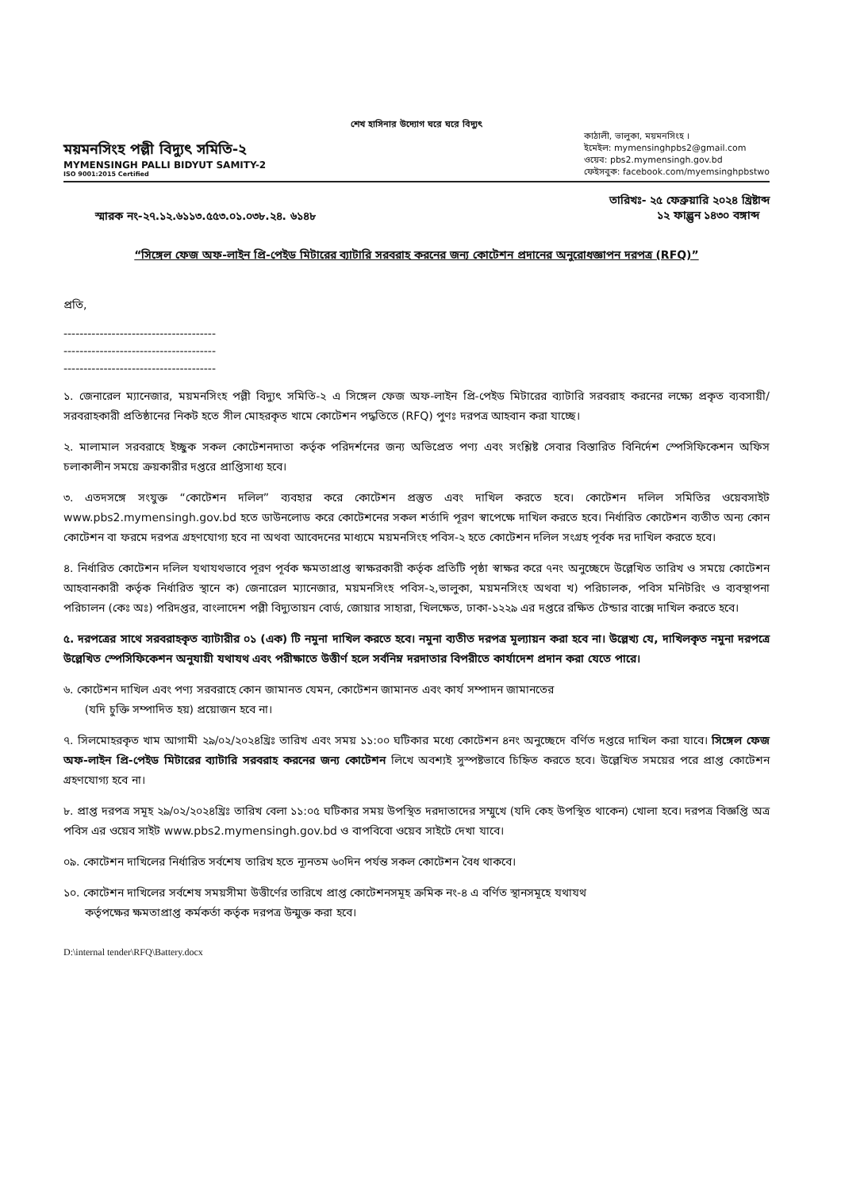শেখ হাসিনার উদ্যোগ ঘরে ঘরে বিদ্যুৎ
ময়মনসিংহ পল্লী বিদ্যুৎ সমিতি-২
MYMENSINGH PALLI BIDYUT SAMITY-2
ISO 9001:2015 Certified
কাঠালী, ভালুকা, ময়মনসিংহ ।
ইমেইল: mymensinghpbs2@gmail.com
ওয়েব: pbs2.mymensingh.gov.bd
ফেইসবুক: facebook.com/myemsinghpbstwo
স্মারক নং-২৭.১২.৬১১৩.৫৫৩.০১.০৩৮.২৪. ৬১৪৮
তারিখঃ- ২৫ ফেব্রুয়ারি ২০২৪ খ্রিষ্টাব্দ
১২ ফাল্গুন ১৪৩০ বঙ্গাব্দ
“সিঙ্গেল ফেজ অফ-লাইন প্রি-পেইড মিটারের ব্যাটারি সরবরাহ করনের জন্য কোটেশন প্রদানের অনুরোধজ্ঞাপন দরপত্র (RFQ)”
প্রতি,
--------------------------------------
--------------------------------------
--------------------------------------
১. জেনারেল ম্যানেজার, ময়মনসিংহ পল্লী বিদ্যুৎ সমিতি-২ এ সিঙ্গেল ফেজ অফ-লাইন প্রি-পেইড মিটারের ব্যাটারি সরবরাহ করনের লক্ষ্যে প্রকৃত ব্যবসায়ী/সরবরাহকারী প্রতিষ্ঠানের নিকট হতে সীল মোহরকৃত খামে কোটেশন পদ্ধতিতে (RFQ) পুণঃ দরপত্র আহবান করা যাচ্ছে।
২. মালামাল সরবরাহে ইচ্ছুক সকল কোটেশনদাতা কর্তৃক পরিদর্শনের জন্য অভিপ্রেত পণ্য এবং সংশ্লিষ্ট সেবার বিস্তারিত বিনির্দেশ স্পেসিফিকেশন অফিস চলাকালীন সময়ে ক্রয়কারীর দপ্তরে প্রাপ্তিসাধ্য হবে।
৩. এতদসঙ্গে সংযুক্ত “কোটেশন দলিল” ব্যবহার করে কোটেশন প্রস্তুত এবং দাখিল করতে হবে। কোটেশন দলিল সমিতির ওয়েবসাইট www.pbs2.mymensingh.gov.bd হতে ডাউনলোড করে কোটেশনের সকল শর্তাদি পূরণ স্বাপেক্ষে দাখিল করতে হবে। নির্ধারিত কোটেশন ব্যতীত অন্য কোন কোটেশন বা ফরমে দরপত্র গ্রহণযোগ্য হবে না অথবা আবেদনের মাধ্যমে ময়মনসিংহ পবিস-২ হতে কোটেশন দলিল সংগ্রহ পূর্বক দর দাখিল করতে হবে।
৪. নির্ধারিত কোটেশন দলিল যথাযথভাবে পূরণ পূর্বক ক্ষমতাপ্রাপ্ত স্বাক্ষরকারী কর্তৃক প্রতিটি পৃষ্ঠা স্বাক্ষর করে ৭নং অনুচ্ছেদে উল্লেখিত তারিখ ও সময়ে কোটেশন আহবানকারী কর্তৃক নির্ধারিত স্থানে ক) জেনারেল ম্যানেজার, ময়মনসিংহ পবিস-২,ভালুকা, ময়মনসিংহ অথবা খ) পরিচালক, পবিস মনিটরিং ও ব্যবস্থাপনা পরিচালন (কেঃ অঃ) পরিদপ্তর, বাংলাদেশ পল্লী বিদ্যুতায়ন বোর্ড, জোয়ার সাহারা, খিলক্ষেত, ঢাকা-১২২৯ এর দপ্তরে রক্ষিত টেন্ডার বাক্সে দাখিল করতে হবে।
৫. দরপত্রের সাথে সরবরাহকৃত ব্যাটারীর ০১ (এক) টি নমুনা দাখিল করতে হবে। নমুনা ব্যতীত দরপত্র মূল্যায়ন করা হবে না। উল্লেখ্য যে, দাখিলকৃত নমুনা দরপত্রে উল্লেখিত স্পেসিফিকেশন অনুযায়ী যথাযথ এবং পরীক্ষাতে উত্তীর্ণ হলে সর্বনিম্ন দরদাতার বিপরীতে কার্যাদেশ প্রদান করা যেতে পারে।
৬. কোটেশন দাখিল এবং পণ্য সরবরাহে কোন জামানত যেমন, কোটেশন জামানত এবং কার্য সম্পাদন জামানতের
(যদি চুক্তি সম্পাদিত হয়) প্রয়োজন হবে না।
৭. সিলমোহরকৃত খাম আগামী ২৯/০২/২০২৪খ্রিঃ তারিখ এবং সময় ১১:০০ ঘটিকার মধ্যে কোটেশন ৪নং অনুচ্ছেদে বর্ণিত দপ্তরে দাখিল করা যাবে। সিঙ্গেল ফেজ অফ-লাইন প্রি-পেইড মিটারের ব্যাটারি সরবরাহ করনের জন্য কোটেশন লিখে অবশ্যই সুস্পষ্টভাবে চিহ্নিত করতে হবে। উল্লেখিত সময়ের পরে প্রাপ্ত কোটেশন গ্রহণযোগ্য হবে না।
৮. প্রাপ্ত দরপত্র সমূহ ২৯/০২/২০২৪খ্রিঃ তারিখ বেলা ১১:০৫ ঘটিকার সময় উপস্থিত দরদাতাদের সম্মুখে (যদি কেহ উপস্থিত থাকেন) খোলা হবে। দরপত্র বিজ্ঞপ্তি অত্র পবিস এর ওয়েব সাইট www.pbs2.mymensingh.gov.bd ও বাপবিবো ওয়েব সাইটে দেখা যাবে।
০৯. কোটেশন দাখিলের নির্ধারিত সর্বশেষ তারিখ হতে ন্যূনতম ৬০দিন পর্যন্ত সকল কোটেশন বৈধ থাকবে।
১০. কোটেশন দাখিলের সর্বশেষ সময়সীমা উত্তীর্ণের তারিখে প্রাপ্ত কোটেশনসমূহ ক্রমিক নং-৪ এ বর্ণিত স্থানসমূহে যথাযথ
কর্তৃপক্ষের ক্ষমতাপ্রাপ্ত কর্মকর্তা কর্তৃক দরপত্র উন্মুক্ত করা হবে।
D:\internal tender\RFQ\Battery.docx